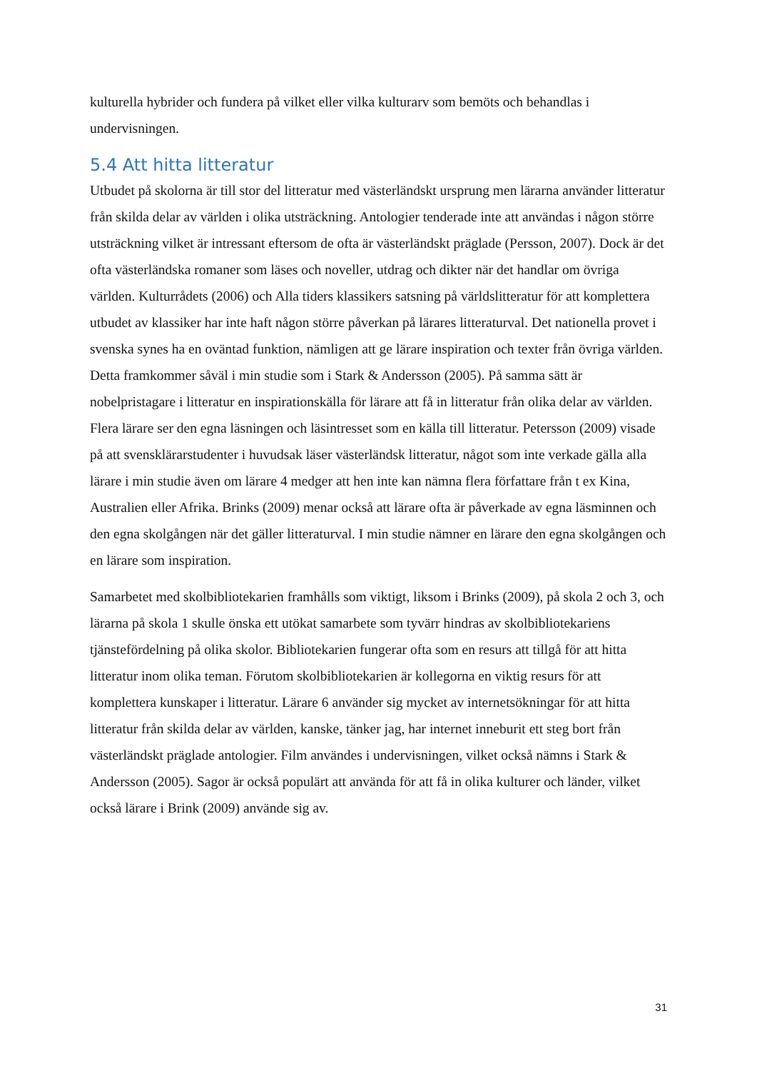kulturella hybrider och fundera på vilket eller vilka kulturarv som bemöts och behandlas i undervisningen.
5.4 Att hitta litteratur
Utbudet på skolorna är till stor del litteratur med västerländskt ursprung men lärarna använder litteratur från skilda delar av världen i olika utsträckning. Antologier tenderade inte att användas i någon större utsträckning vilket är intressant eftersom de ofta är västerländskt präglade (Persson, 2007). Dock är det ofta västerländska romaner som läses och noveller, utdrag och dikter när det handlar om övriga världen. Kulturrådets (2006) och Alla tiders klassikers satsning på världslitteratur för att komplettera utbudet av klassiker har inte haft någon större påverkan på lärares litteraturval. Det nationella provet i svenska synes ha en oväntad funktion, nämligen att ge lärare inspiration och texter från övriga världen. Detta framkommer såväl i min studie som i Stark & Andersson (2005). På samma sätt är nobelpristagare i litteratur en inspirationskälla för lärare att få in litteratur från olika delar av världen. Flera lärare ser den egna läsningen och läsintresset som en källa till litteratur. Petersson (2009) visade på att svensklärarstudenter i huvudsak läser västerländsk litteratur, något som inte verkade gälla alla lärare i min studie även om lärare 4 medger att hen inte kan nämna flera författare från t ex Kina, Australien eller Afrika. Brinks (2009) menar också att lärare ofta är påverkade av egna läsminnen och den egna skolgången när det gäller litteraturval. I min studie nämner en lärare den egna skolgången och en lärare som inspiration.
Samarbetet med skolbibliotekarien framhålls som viktigt, liksom i Brinks (2009), på skola 2 och 3, och lärarna på skola 1 skulle önska ett utökat samarbete som tyvärr hindras av skolbibliotekariens tjänstefördelning på olika skolor. Bibliotekarien fungerar ofta som en resurs att tillgå för att hitta litteratur inom olika teman. Förutom skolbibliotekarien är kollegorna en viktig resurs för att komplettera kunskaper i litteratur. Lärare 6 använder sig mycket av internetsökningar för att hitta litteratur från skilda delar av världen, kanske, tänker jag, har internet inneburit ett steg bort från västerländskt präglade antologier. Film användes i undervisningen, vilket också nämns i Stark & Andersson (2005). Sagor är också populärt att använda för att få in olika kulturer och länder, vilket också lärare i Brink (2009) använde sig av.
31